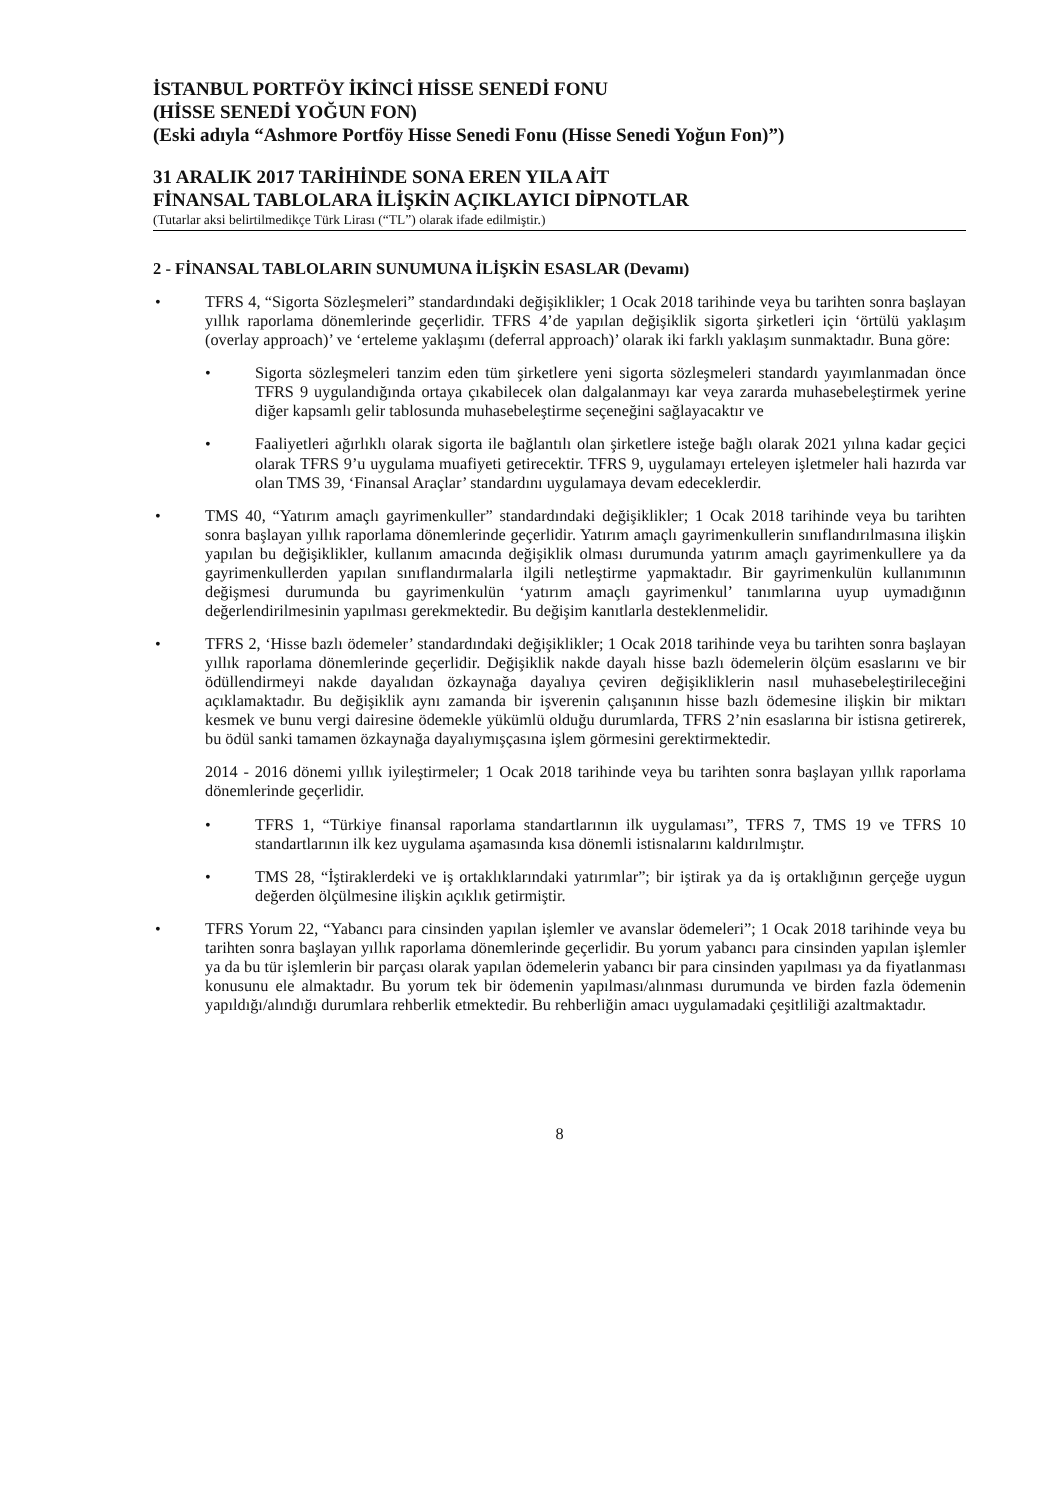İSTANBUL PORTFÖY İKİNCİ HİSSE SENEDİ FONU
(HİSSE SENEDİ YOĞUN FON)
(Eski adıyla “Ashmore Portföy Hisse Senedi Fonu (Hisse Senedi Yoğun Fon)”)
31 ARALIK 2017 TARİHİNDE SONA EREN YILA AİT
FİNANSAL TABLOLARA İLİŞKİN AÇIKLAYICI DİPNOTLAR
(Tutarlar aksi belirtilmedikçe Türk Lirası (“TL”) olarak ifade edilmiştir.)
2 - FİNANSAL TABLOLARIN SUNUMUNA İLİŞKİN ESASLAR (Devamı)
• TFRS 4, “Sigorta Sözleşmeleri” standardındaki değişiklikler; 1 Ocak 2018 tarihinde veya bu tarihten sonra başlayan yıllık raporlama dönemlerinde geçerlidir. TFRS 4’de yapılan değişiklik sigorta şirketleri için ‘örtülü yaklaşım (overlay approach)’ ve ‘erteleme yaklaşımı (deferral approach)’ olarak iki farklı yaklaşım sunmaktadır. Buna göre:
• Sigorta sözleşmeleri tanzim eden tüm şirketlere yeni sigorta sözleşmeleri standardı yayımlanmadan önce TFRS 9 uygulandığında ortaya çıkabilecek olan dalgalanmayı kar veya zararda muhasebeleştirmek yerine diğer kapsamlı gelir tablosunda muhasebeleştirme seçeneğini sağlayacaktır ve
• Faaliyetleri ağırlıklı olarak sigorta ile bağlantılı olan şirketlere isteğe bağlı olarak 2021 yılına kadar geçici olarak TFRS 9’u uygulama muafiyeti getirecektir. TFRS 9, uygulamayı erteleyen işletmeler hali hazırda var olan TMS 39, ‘Finansal Araçlar’ standardını uygulamaya devam edeceklerdir.
• TMS 40, “Yatırım amaçlı gayrimenkuller” standardındaki değişiklikler; 1 Ocak 2018 tarihinde veya bu tarihten sonra başlayan yıllık raporlama dönemlerinde geçerlidir. Yatırım amaçlı gayrimenkullerin sınıflandırılmasına ilişkin yapılan bu değişiklikler, kullanım amacında değişiklik olması durumunda yatırım amaçlı gayrimenkullere ya da gayrimenkullerden yapılan sınıflandırmalarla ilgili netleştirme yapmaktadır. Bir gayrimenkulün kullanımının değişmesi durumunda bu gayrimenkulün ‘yatırım amaçlı gayrimenkul’ tanımlarına uyup uymadığının değerlendirilmesinin yapılması gerekmektedir. Bu değişim kanıtlarla desteklenmelidir.
• TFRS 2, ‘Hisse bazlı ödemeler’ standardındaki değişiklikler; 1 Ocak 2018 tarihinde veya bu tarihten sonra başlayan yıllık raporlama dönemlerinde geçerlidir. Değişiklik nakde dayalı hisse bazlı ödemelerin ölçüm esaslarını ve bir ödüllendirmeyi nakde dayalıdan özkaynağa dayalıya çeviren değişikliklerin nasıl muhasebeleştirileceğini açıklamaktadır. Bu değişiklik aynı zamanda bir işverenin çalışanının hisse bazlı ödemesine ilişkin bir miktarı kesmek ve bunu vergi dairesine ödemekle yükümlü olduğu durumlarda, TFRS 2’nin esaslarına bir istisna getirerek, bu ödül sanki tamamen özkaynağa dayalıymışçasına işlem görmesini gerektirmektedir.
2014 - 2016 dönemi yıllık iyileştirmeler; 1 Ocak 2018 tarihinde veya bu tarihten sonra başlayan yıllık raporlama dönemlerinde geçerlidir.
• TFRS 1, “Türkiye finansal raporlama standartlarının ilk uygulaması”, TFRS 7, TMS 19 ve TFRS 10 standartlarının ilk kez uygulama aşamasında kısa dönemli istisnalarını kaldırılmıştır.
• TMS 28, “İştiraklerdeki ve iş ortaklıklarındaki yatırımlar”; bir iştirak ya da iş ortaklığının gerçeğe uygun değerden ölçülmesine ilişkin açıklık getirmiştir.
• TFRS Yorum 22, “Yabancı para cinsinden yapılan işlemler ve avanslar ödemeleri”; 1 Ocak 2018 tarihinde veya bu tarihten sonra başlayan yıllık raporlama dönemlerinde geçerlidir. Bu yorum yabancı para cinsinden yapılan işlemler ya da bu tür işlemlerin bir parçası olarak yapılan ödemelerin yabancı bir para cinsinden yapılması ya da fiyatlanması konusunu ele almaktadır. Bu yorum tek bir ödemenin yapılması/alınması durumunda ve birden fazla ödemenin yapıldığı/alındığı durumlara rehberlik etmektedir. Bu rehberliğin amacı uygulamadaki çeşitliliği azaltmaktadır.
8